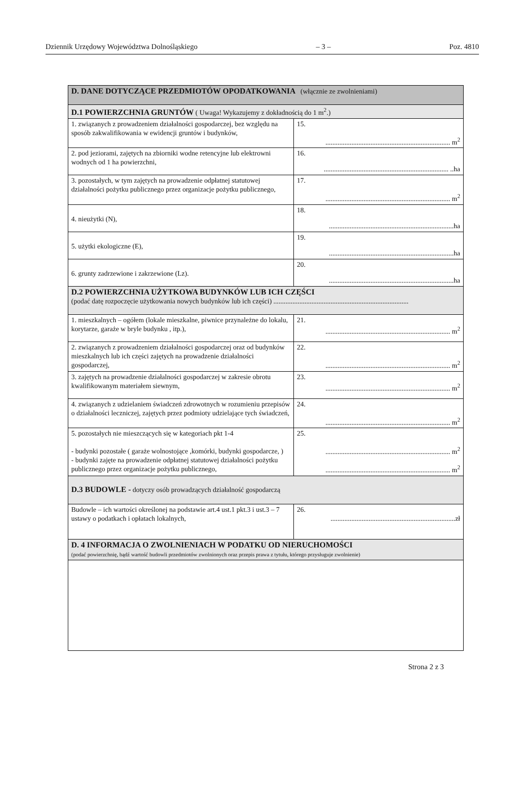Dziennik Urzędowy Województwa Dolnośląskiego – 3 – Poz. 4810
| D. DANE DOTYCZĄCE PRZEDMIOTÓW OPODATKOWANIA (włącznie ze zwolnieniami) | |
| D.1 POWIERZCHNIA GRUNTÓW ( Uwaga! Wykazujemy z dokładnością do 1 m<sup>2</sup>.) | |
| 1. związanych z prowadzeniem działalności gospodarczej, bez względu na sposób zakwalifikowania w ewidencji gruntów i budynków, | 15. ........................................................................ m<sup>2</sup> |
| 2. pod jeziorami, zajętych na zbiorniki wodne retencyjne lub elektrowni wodnych od 1 ha powierzchni, | 16. ........................................................................ ..ha |
| 3. pozostałych, w tym zajętych na prowadzenie odpłatnej statutowej działalności pożytku publicznego przez organizacje pożytku publicznego, | 17. ........................................................................ m<sup>2</sup> |
| 4. nieużytki (N), | 18. ........................................................................ha |
| 5. użytki ekologiczne (E), | 19. ........................................................................ha |
| 6. grunty zadrzewione i zakrzewione (Lz). | 20. ........................................................................ha |
| D.2 POWIERZCHNIA UŻYTKOWA BUDYNKÓW LUB ICH CZĘŚCI (podać datę rozpoczęcie użytkowania nowych budynków lub ich części) .............................................................................. | |
| 1. mieszkalnych – ogółem (lokale mieszkalne, piwnice przynależne do lokalu, korytarze, garaże w bryle budynku , itp.), | 21. ........................................................................ m<sup>2</sup> |
| 2. związanych z prowadzeniem działalności gospodarczej oraz od budynków mieszkalnych lub ich części zajętych na prowadzenie działalności gospodarczej, | 22. ........................................................................ m<sup>2</sup> |
| 3. zajętych na prowadzenie działalności gospodarczej w zakresie obrotu kwalifikowanym materiałem siewnym, | 23. ........................................................................ m<sup>2</sup> |
| 4. związanych z udzielaniem świadczeń zdrowotnych w rozumieniu przepisów o działalności leczniczej, zajętych przez podmioty udzielające tych świadczeń, | 24. ........................................................................ m<sup>2</sup> |
| 5. pozostałych nie mieszczących się w kategoriach pkt 1-4 - budynki pozostałe ( garaże wolnostojące ,komórki, budynki gospodarcze, ) - budynki zajęte na prowadzenie odpłatnej statutowej działalności pożytku publicznego przez organizacje pożytku publicznego, | 25. ........................................................................ m<sup>2</sup> ........................................................................ m<sup>2</sup> |
| D.3 BUDOWLE - dotyczy osób prowadzących działalność gospodarczą | |
| Budowle – ich wartości określonej na podstawie art.4 ust.1 pkt.3 i ust.3 – 7 ustawy o podatkach i opłatach lokalnych, | 26. ........................................................................zł |
| D. 4 INFORMACJA O ZWOLNIENIACH W PODATKU OD NIERUCHOMOŚCI (podać powierzchnię, bądź wartość budowli przedmiotów zwolnionych oraz przepis prawa z tytułu, którego przysługuje zwolnienie) | |
Strona 2 z 3